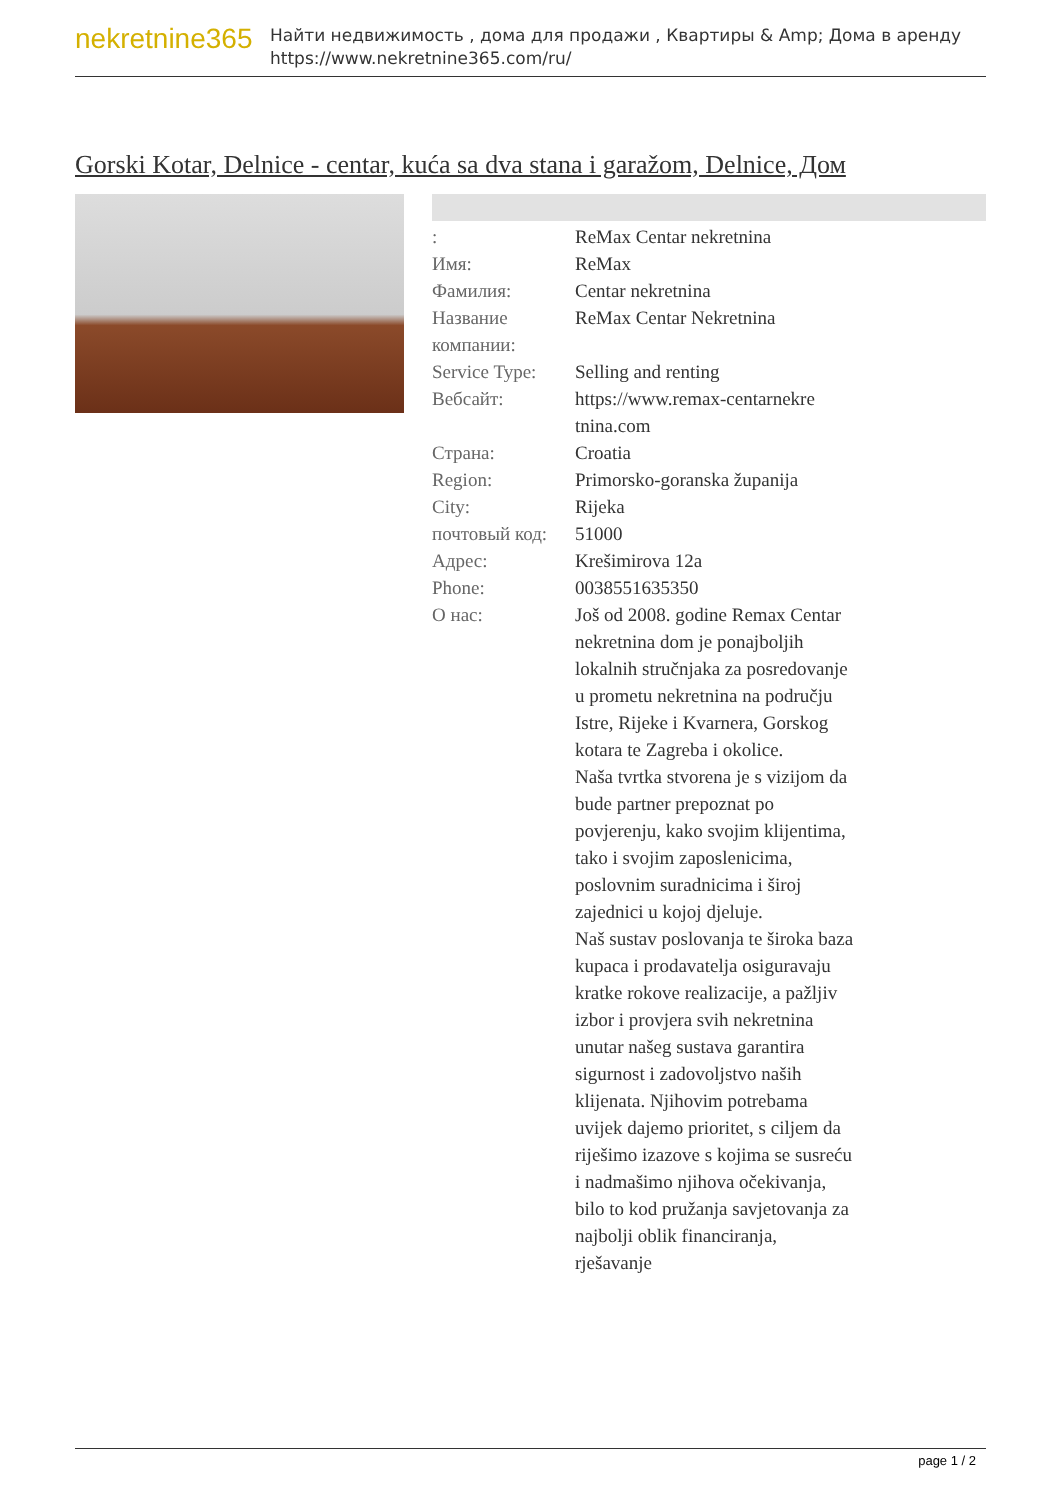nekretnine365
Найти недвижимость , дома для продажи , Квартиры & Amp; Дома в аренду
https://www.nekretnine365.com/ru/
Gorski Kotar, Delnice - centar, kuća sa dva stana i garažom, Delnice, Дом
| : | ReMax Centar nekretnina |
| Имя: | ReMax |
| Фамилия: | Centar nekretnina |
| Название компании: | ReMax Centar Nekretnina |
| Service Type: | Selling and renting |
| Вебсайт: | https://www.remax-centarnekre tnina.com |
| Страна: | Croatia |
| Region: | Primorsko-goranska županija |
| City: | Rijeka |
| почтовый код: | 51000 |
| Адрес: | Krešimirova 12a |
| Phone: | 0038551635350 |
| О нас: | Još od 2008. godine Remax Centar nekretnina dom je ponajboljih lokalnih stručnjaka za posredovanje u prometu nekretnina na području Istre, Rijeke i Kvarnera, Gorskog kotara te Zagreba i okolice. Naša tvrtka stvorena je s vizijom da bude partner prepoznat po povjerenju, kako svojim klijentima, tako i svojim zaposlenicima, poslovnim suradnicima i široj zajednici u kojoj djeluje. Naš sustav poslovanja te široka baza kupaca i prodavatelja osiguravaju kratke rokove realizacije, a pažljiv izbor i provjera svih nekretnina unutar našeg sustava garantira sigurnost i zadovoljstvo naših klijenata. Njihovim potrebama uvijek dajemo prioritet, s ciljem da riješimo izazove s kojima se susreću i nadmašimo njihova očekivanja, bilo to kod pružanja savjetovanja za najbolji oblik financiranja, rješavanje |
page 1 / 2